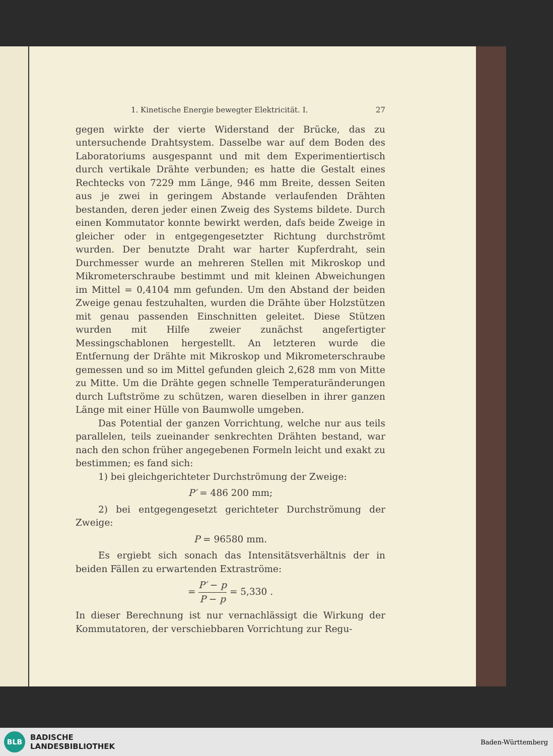1. Kinetische Energie bewegter Elektricität. I. 27
gegen wirkte der vierte Widerstand der Brücke, das zu untersuchende Drahtsystem. Dasselbe war auf dem Boden des Laboratoriums ausgespannt und mit dem Experimentiertisch durch vertikale Drähte verbunden; es hatte die Gestalt eines Rechtecks von 7229 mm Länge, 946 mm Breite, dessen Seiten aus je zwei in geringem Abstande verlaufenden Drähten bestanden, deren jeder einen Zweig des Systems bildete. Durch einen Kommutator konnte bewirkt werden, dafs beide Zweige in gleicher oder in entgegengesetzter Richtung durchströmt wurden. Der benutzte Draht war harter Kupferdraht, sein Durchmesser wurde an mehreren Stellen mit Mikroskop und Mikrometerschraube bestimmt und mit kleinen Abweichungen im Mittel = 0,4104 mm gefunden. Um den Abstand der beiden Zweige genau festzuhalten, wurden die Drähte über Holzstützen mit genau passenden Einschnitten geleitet. Diese Stützen wurden mit Hilfe zweier zunächst angefertigter Messingschablonen hergestellt. An letzteren wurde die Entfernung der Drähte mit Mikroskop und Mikrometerschraube gemessen und so im Mittel gefunden gleich 2,628 mm von Mitte zu Mitte. Um die Drähte gegen schnelle Temperaturänderungen durch Luftströme zu schützen, waren dieselben in ihrer ganzen Länge mit einer Hülle von Baumwolle umgeben.
Das Potential der ganzen Vorrichtung, welche nur aus teils parallelen, teils zueinander senkrechten Drähten bestand, war nach den schon früher angegebenen Formeln leicht und exakt zu bestimmen; es fand sich:
1) bei gleichgerichteter Durchströmung der Zweige:
P′ = 486 200 mm;
2) bei entgegengesetzt gerichteter Durchströmung der Zweige:
P = 96580 mm.
Es ergiebt sich sonach das Intensitätsverhältnis der in beiden Fällen zu erwartenden Extraströme:
= P′ − p P − p = 5,330 .
In dieser Berechnung ist nur vernachlässigt die Wirkung der Kommutatoren, der verschiebbaren Vorrichtung zur Regu-
BLB
BADISCHE
LANDESBIBLIOTHEK
Baden-Württemberg